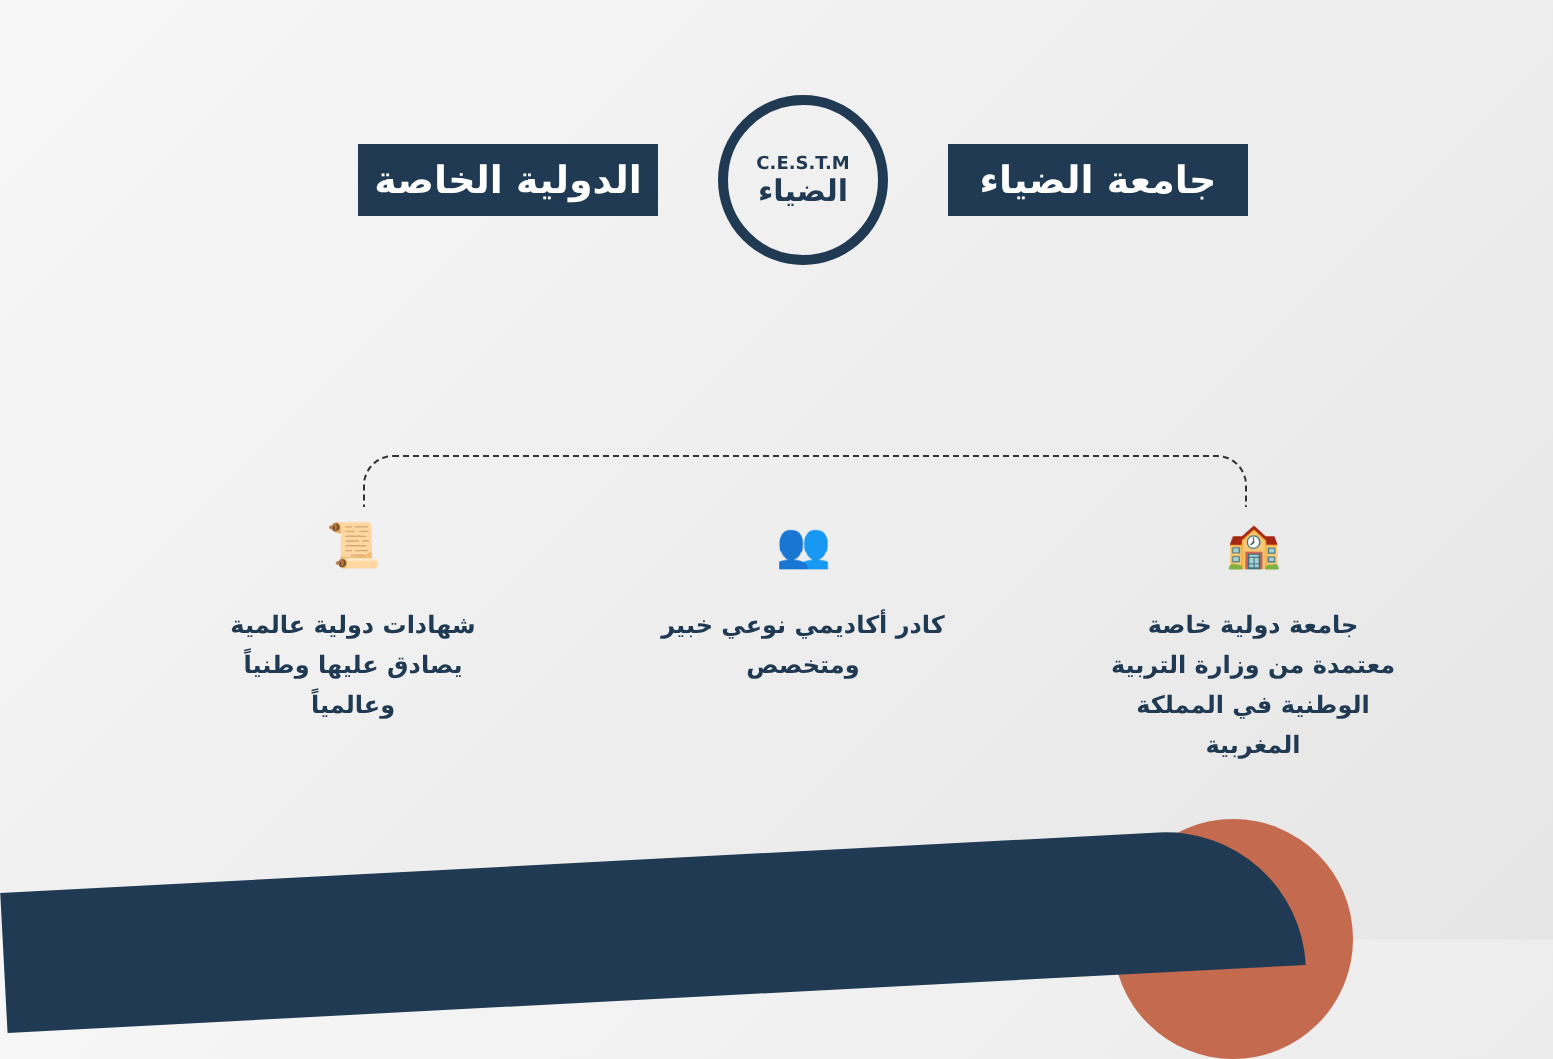الدولية الخاصة
C.E.S.T.M
الضياء
جامعة الضياء
🏫
جامعة دولية خاصة معتمدة من وزارة التربية الوطنية في المملكة المغربية
👥
كادر أكاديمي نوعي خبير ومتخصص
📜
شهادات دولية عالمية يصادق عليها وطنياً وعالمياً